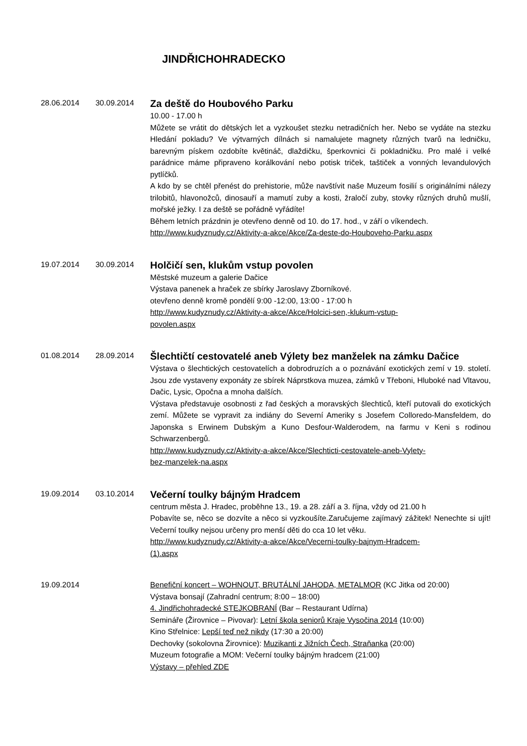JINDŘICHOHRADECKO
28.06.2014 30.09.2014
Za deště do Houbového Parku
10.00 - 17.00 h
Můžete se vrátit do dětských let a vyzkoušet stezku netradičních her. Nebo se vydáte na stezku Hledání pokladu? Ve výtvarných dílnách si namalujete magnety různých tvarů na ledničku, barevným pískem ozdobíte květináč, dlaždičku, šperkovnici či pokladničku. Pro malé i velké parádnice máme připraveno korálkování nebo potisk triček, taštiček a vonných levandulových pytlíčků.
A kdo by se chtěl přenést do prehistorie, může navštívit naše Muzeum fosilií s originálními nálezy trilobitů, hlavonožců, dinosauří a mamutí zuby a kosti, žraločí zuby, stovky různých druhů mušlí, mořské ježky. I za deště se pořádně vyřádíte!
Během letních prázdnin je otevřeno denně od 10. do 17. hod., v září o víkendech.
http://www.kudyznudy.cz/Aktivity-a-akce/Akce/Za-deste-do-Houboveho-Parku.aspx
19.07.2014 30.09.2014
Holčičí sen, klukům vstup povolen
Městské muzeum a galerie Dačice
Výstava panenek a hraček ze sbírky Jaroslavy Zborníkové.
otevřeno denně kromě pondělí 9:00 -12:00, 13:00 - 17:00 h
http://www.kudyznudy.cz/Aktivity-a-akce/Akce/Holcici-sen,-klukum-vstup-
povolen.aspx
01.08.2014 28.09.2014
Šlechtičtí cestovatelé aneb Výlety bez manželek na zámku Dačice
Výstava o šlechtických cestovatelích a dobrodruzích a o poznávání exotických zemí v 19. století. Jsou zde vystaveny exponáty ze sbírek Náprstkova muzea, zámků v Třeboni, Hluboké nad Vltavou, Dačic, Lysic, Opočna a mnoha dalších.
Výstava představuje osobnosti z řad českých a moravských šlechticů, kteří putovali do exotických zemí. Můžete se vypravit za indiány do Severní Ameriky s Josefem Colloredo-Mansfeldem, do Japonska s Erwinem Dubským a Kuno Desfour-Walderodem, na farmu v Keni s rodinou Schwarzenbergů.
http://www.kudyznudy.cz/Aktivity-a-akce/Akce/Slechticti-cestovatele-aneb-Vylety-
bez-manzelek-na.aspx
19.09.2014 03.10.2014
Večerní toulky bájným Hradcem
centrum města J. Hradec, proběhne 13., 19. a 28. září a 3. října, vždy od 21.00 h
Pobavíte se, něco se dozvíte a něco si vyzkoušíte.Zaručujeme zajímavý zážitek! Nenechte si ujít! Večerní toulky nejsou určeny pro menší děti do cca 10 let věku.
http://www.kudyznudy.cz/Aktivity-a-akce/Akce/Vecerni-toulky-bajnym-Hradcem-
(1).aspx
19.09.2014 Benefiční koncert – WOHNOUT, BRUTÁLNÍ JAHODA, METALMOR (KC Jitka od 20:00)
Výstava bonsají (Zahradní centrum; 8:00 – 18:00)
4. Jindřichohradecké STEJKOBRANÍ (Bar – Restaurant Udírna)
Semináře (Žirovnice – Pivovar): Letní škola seniorů Kraje Vysočina 2014 (10:00)
Kino Střelnice: Lepší teď než nikdy (17:30 a 20:00)
Dechovky (sokolovna Žirovnice): Muzikanti z Jižních Čech, Straňanka (20:00)
Muzeum fotografie a MOM: Večerní toulky bájným hradcem (21:00)
Výstavy – přehled ZDE